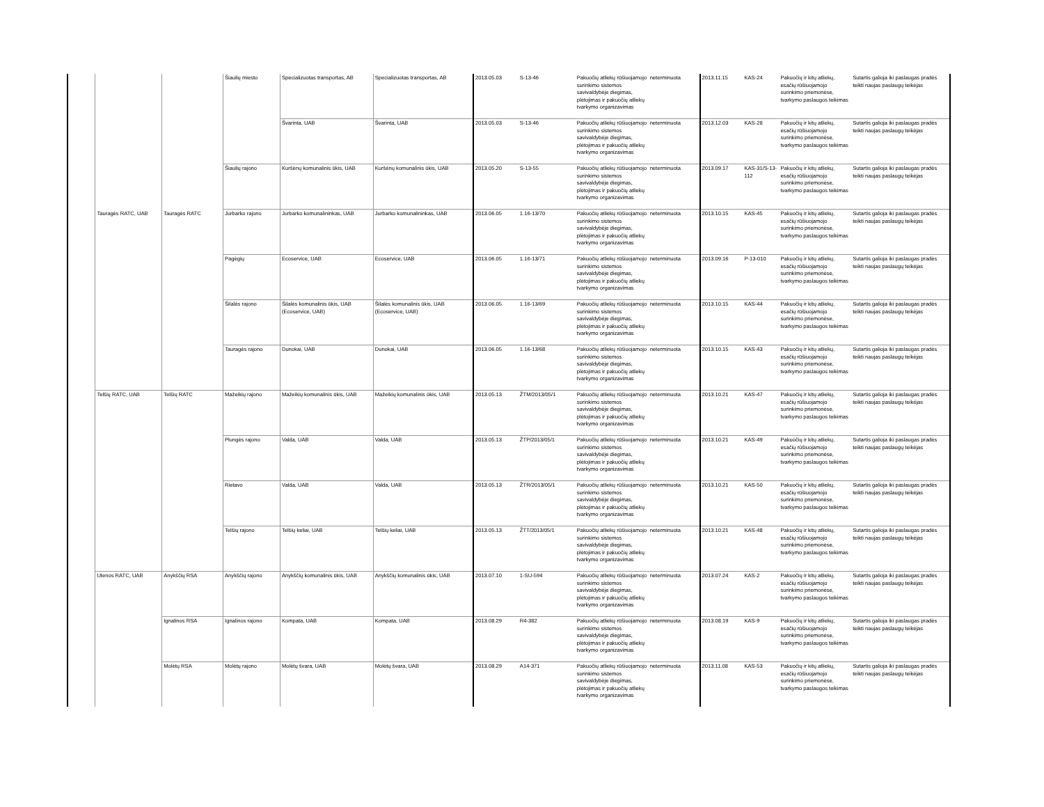| | | | Šiaulių miesto | Specializuotas transportas, AB | Specializuotas transportas, AB | 2013.05.03 | S-13-46 | Pakuočių atliekų rūšiuojamojo surinkimo sistemos savivaldybėje diegimas, plėtojimas ir pakuočių atliekų tvarkymo organizavimas | neterminuota | 2013.11.15 | KAS-24 | Pakuočių ir kitų atliekų, esačių rūšiuojamojo surinkimo priemonėse, tvarkymo paslaugos teikimas | Sutartis galioja iki paslaugas pradės teikti naujas paslaugų teikėjas |
| | | | | Švarinta, UAB | Švarinta, UAB | 2013.05.03 | S-13-46 | Pakuočių atliekų rūšiuojamojo surinkimo sistemos savivaldybėje diegimas, plėtojimas ir pakuočių atliekų tvarkymo organizavimas | neterminuota | 2013.12.03 | KAS-28 | Pakuočių ir kitų atliekų, esačių rūšiuojamojo surinkimo priemonėse, tvarkymo paslaugos teikimas | Sutartis galioja iki paslaugas pradės teikti naujas paslaugų teikėjas |
| | | | Šiaulių rajono | Kuršėnų komunalinis ūkis, UAB | Kuršėnų komunalinis ūkis, UAB | 2013.05.20 | S-13-55 | Pakuočių atliekų rūšiuojamojo surinkimo sistemos savivaldybėje diegimas, plėtojimas ir pakuočių atliekų tvarkymo organizavimas | neterminuota | 2013.09.17 | KAS-31/S-13-112 | Pakuočių ir kitų atliekų, esačių rūšiuojamojo surinkimo priemonėse, tvarkymo paslaugos teikimas | Sutartis galioja iki paslaugas pradės teikti naujas paslaugų teikėjas |
| | Tauragės RATC, UAB | Tauragės RATC | Jurbarko rajono | Jurbarko komunalininkas, UAB | Jurbarko komunalininkas, UAB | 2013.06.05 | 1.16-13/70 | Pakuočių atliekų rūšiuojamojo surinkimo sistemos savivaldybėje diegimas, plėtojimas ir pakuočių atliekų tvarkymo organizavimas | neterminuota | 2013.10.15 | KAS-45 | Pakuočių ir kitų atliekų, esačių rūšiuojamojo surinkimo priemonėse, tvarkymo paslaugos teikimas | Sutartis galioja iki paslaugas pradės teikti naujas paslaugų teikėjas |
| | | | Pagėgių | Ecoservice, UAB | Ecoservice, UAB | 2013.06.05 | 1.16-13/71 | Pakuočių atliekų rūšiuojamojo surinkimo sistemos savivaldybėje diegimas, plėtojimas ir pakuočių atliekų tvarkymo organizavimas | neterminuota | 2013.09.16 | P-13-010 | Pakuočių ir kitų atliekų, esačių rūšiuojamojo surinkimo priemonėse, tvarkymo paslaugos teikimas | Sutartis galioja iki paslaugas pradės teikti naujas paslaugų teikėjas |
| | | | Šilalės rajono | Šilalės komunalinis ūkis, UAB (Ecoservice, UAB) | Šilalės komunalinis ūkis, UAB (Ecoservice, UAB) | 2013.06.05 | 1.16-13/69 | Pakuočių atliekų rūšiuojamojo surinkimo sistemos savivaldybėje diegimas, plėtojimas ir pakuočių atliekų tvarkymo organizavimas | neterminuota | 2013.10.15 | KAS-44 | Pakuočių ir kitų atliekų, esačių rūšiuojamojo surinkimo priemonėse, tvarkymo paslaugos teikimas | Sutartis galioja iki paslaugas pradės teikti naujas paslaugų teikėjas |
| | | | Tauragės rajono | Dunokai, UAB | Dunokai, UAB | 2013.06.05 | 1.16-13/68 | Pakuočių atliekų rūšiuojamojo surinkimo sistemos savivaldybėje diegimas, plėtojimas ir pakuočių atliekų tvarkymo organizavimas | neterminuota | 2013.10.15 | KAS-43 | Pakuočių ir kitų atliekų, esačių rūšiuojamojo surinkimo priemonėse, tvarkymo paslaugos teikimas | Sutartis galioja iki paslaugas pradės teikti naujas paslaugų teikėjas |
| | Telšių RATC, UAB | Telšių RATC | Mažeikių rajono | Mažeikių komunalinis ūkis, UAB | Mažeikių komunalinis ūkis, UAB | 2013.05.13 | ŽTM/2013/05/1 | Pakuočių atliekų rūšiuojamojo surinkimo sistemos savivaldybėje diegimas, plėtojimas ir pakuočių atliekų tvarkymo organizavimas | neterminuota | 2013.10.21 | KAS-47 | Pakuočių ir kitų atliekų, esačių rūšiuojamojo surinkimo priemonėse, tvarkymo paslaugos teikimas | Sutartis galioja iki paslaugas pradės teikti naujas paslaugų teikėjas |
| | | | Plungės rajono | Valda, UAB | Valda, UAB | 2013.05.13 | ŽTP/2013/05/1 | Pakuočių atliekų rūšiuojamojo surinkimo sistemos savivaldybėje diegimas, plėtojimas ir pakuočių atliekų tvarkymo organizavimas | neterminuota | 2013.10.21 | KAS-49 | Pakuočių ir kitų atliekų, esačių rūšiuojamojo surinkimo priemonėse, tvarkymo paslaugos teikimas | Sutartis galioja iki paslaugas pradės teikti naujas paslaugų teikėjas |
| | | | Rietavo | Valda, UAB | Valda, UAB | 2013.05.13 | ŽTR/2013/05/1 | Pakuočių atliekų rūšiuojamojo surinkimo sistemos savivaldybėje diegimas, plėtojimas ir pakuočių atliekų tvarkymo organizavimas | neterminuota | 2013.10.21 | KAS-50 | Pakuočių ir kitų atliekų, esačių rūšiuojamojo surinkimo priemonėse, tvarkymo paslaugos teikimas | Sutartis galioja iki paslaugas pradės teikti naujas paslaugų teikėjas |
| | | | Telšių rajono | Telšių keliai, UAB | Telšių keliai, UAB | 2013.05.13 | ŽTT/2013/05/1 | Pakuočių atliekų rūšiuojamojo surinkimo sistemos savivaldybėje diegimas, plėtojimas ir pakuočių atliekų tvarkymo organizavimas | neterminuota | 2013.10.21 | KAS-48 | Pakuočių ir kitų atliekų, esačių rūšiuojamojo surinkimo priemonėse, tvarkymo paslaugos teikimas | Sutartis galioja iki paslaugas pradės teikti naujas paslaugų teikėjas |
| | Utenos RATC, UAB | Anykščių RSA | Anykščių rajono | Anykščių komunalinis ūkis, UAB | Anykščių komunalinis ūkis, UAB | 2013.07.10 | 1-SU-594 | Pakuočių atliekų rūšiuojamojo surinkimo sistemos savivaldybėje diegimas, plėtojimas ir pakuočių atliekų tvarkymo organizavimas | neterminuota | 2013.07.24 | KAS-2 | Pakuočių ir kitų atliekų, esačių rūšiuojamojo surinkimo priemonėse, tvarkymo paslaugos teikimas | Sutartis galioja iki paslaugas pradės teikti naujas paslaugų teikėjas |
| | | Ignalinos RSA | Ignalinos rajono | Kompata, UAB | Kompata, UAB | 2013.08.29 | R4-382 | Pakuočių atliekų rūšiuojamojo surinkimo sistemos savivaldybėje diegimas, plėtojimas ir pakuočių atliekų tvarkymo organizavimas | neterminuota | 2013.08.19 | KAS-9 | Pakuočių ir kitų atliekų, esačių rūšiuojamojo surinkimo priemonėse, tvarkymo paslaugos teikimas | Sutartis galioja iki paslaugas pradės teikti naujas paslaugų teikėjas |
| | | Molėtų RSA | Molėtų rajono | Molėtų švara, UAB | Molėtų švara, UAB | 2013.08.29 | A14-371 | Pakuočių atliekų rūšiuojamojo surinkimo sistemos savivaldybėje diegimas, plėtojimas ir pakuočių atliekų tvarkymo organizavimas | neterminuota | 2013.11.08 | KAS-53 | Pakuočių ir kitų atliekų, esačių rūšiuojamojo surinkimo priemonėse, tvarkymo paslaugos teikimas | Sutartis galioja iki paslaugas pradės teikti naujas paslaugų teikėjas |